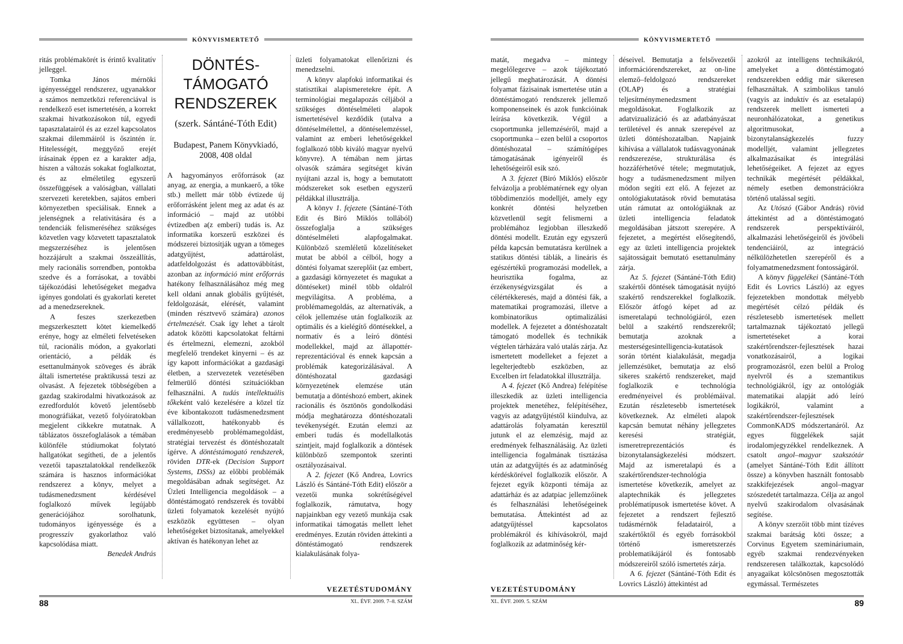KÖNYVISMERTETŐ
ritás problémakörét is érintő kvalitatív jelleggel.
Tomka János mérnöki igényességgel rendszerez, ugyanakkor a számos nemzetközi referenciával is rendelkező eset ismertetésén, a korrekt szakmai hivatkozásokon túl, egyedi tapasztalatairól és az ezzel kapcsolatos szakmai dilemmáiról is őszintén ír. Hitelességét, meggyőző erejét írásainak éppen ez a karakter adja, hiszen a változás sokakat foglalkoztat, és az elméletileg egyszerű összefüggések a valóságban, vállalati szervezeti keretekben, sajátos emberi környezetben speciálisak. Ennek a jelenségnek a relativitására és a tendenciák felismeréséhez szükséges közvetlen vagy közvetett tapasztalatok megszerzéséhez is jelentősen hozzájárult a szakmai összeállítás, mely racionális sorrendben, pontokba szedve és a forrásokat, a további tájékozódási lehetőségeket megadva igényes gondolati és gyakorlati keretet ad a menedzsereknek.
A feszes szerkezetben megszerkesztett kötet kiemelkedő erénye, hogy az elméleti felvetéseken túl, racionális módon, a gyakorlati orientáció, a példák és esettanulmányok szöveges és ábrák általi ismertetése praktikussá teszi az olvasást. A fejezetek többségében a gazdag szakirodalmi hivatkozások az ezredfordulót követő jelentősebb monográfiákat, vezető folyóiratokban megjelent cikkekre mutatnak. A táblázatos összefoglalások a témában különféle stúdiumokat folytató hallgatókat segítheti, de a jelentős vezetői tapasztalatokkal rendelkezők számára is hasznos információkat rendszerez a könyv, melyet a tudásmenedzsment kérdésével foglalkozó művek legújabb generációjához sorolhatunk, tudományos igényessége és a progresszív gyakorlathoz való kapcsolódása miatt.
Benedek András
DÖNTÉS-
TÁMOGATÓ
RENDSZEREK
(szerk. Sántáné-Tóth Edit)
Budapest, Panem Könyvkiadó,
2008, 408 oldal
A hagyományos erőforrások (az anyag, az energia, a munkaerő, a tőke stb.) mellett már több évtizede új erőforrásként jelent meg az adat és az információ – majd az utóbbi évtizedben a(z emberi) tudás is. Az informatika korszerű eszközei és módszerei biztosítják ugyan a tömeges adatgyűjtést, adattárolást, adatfeldolgozást és adattovábbítást, azonban az információ mint erőforrás hatékony felhasználásához még meg kell oldani annak globális gyűjtését, feldolgozását, elérését, valamint (minden résztvevő számára) azonos értelmezését. Csak így lehet a tárolt adatok közötti kapcsolatokat feltárni és értelmezni, elemezni, azokból megfelelő trendeket kinyerni – és az így kapott információkat a gazdasági életben, a szervezetek vezetésében felmerülő döntési szituációkban felhasználni. A tudás intellektuális tőkeként való kezelésére a közel tíz éve kibontakozott tudásmenedzsment vállalkozott, hatékonyabb és eredményesebb problémamegoldást, stratégiai tervezést és döntéshozatalt ígérve. A döntéstámogató rendszerek, röviden DTR-ek (Decision Support Systems, DSSs) az előbbi problémák megoldásában adnak segítséget. Az Üzleti Intelligencia megoldások – a döntéstámogató rendszerek és további üzleti folyamatok kezelését nyújtó eszközök együttesen – olyan lehetőségeket biztosítanak, amelyekkel aktívan és hatékonyan lehet az
üzleti folyamatokat ellenőrizni és menedzselni.
A könyv alapfokú informatikai és statisztikai alapismeretekre épít. A terminológiai megalapozás céljából a szükséges döntéselméleti alapok ismertetésével kezdődik (utalva a döntéselmélettel, a döntéselemzéssel, valamint az emberi lehetőségekkel foglalkozó több kiváló magyar nyelvű könyvre). A témában nem jártas olvasók számára segítséget kíván nyújtani azzal is, hogy a bemutatott módszereket sok esetben egyszerű példákkal illusztrálja.
A könyv 1. fejezete (Sántáné-Tóth Edit és Biró Miklós tollából) összefoglalja a szükséges döntéselméleti alapfogalmakat. Különböző szemléletű közelítéseket mutat be abból a célból, hogy a döntési folyamat szereplőit (az embert, a gazdasági környezetet és magukat a döntéseket) minél több oldalról megvilágítsa. A probléma, a problémamegoldás, az alternatívák, a célok jellemzése után foglalkozik az optimális és a kielégítő döntésekkel, a normatív és a leíró döntési modellekkel, majd az állapottér-reprezentációval és ennek kapcsán a problémák kategorizálásával. A döntéshozatal gazdasági környezetének elemzése után bemutatja a döntéshozó embert, akinek racionális és ösztönös gondolkodási módja meghatározza döntéshozatali tevékenységét. Ezután elemzi az emberi tudás és modellalkotás szintjeit, majd foglalkozik a döntések különböző szempontok szerinti osztályozásaival.
A 2. fejezet (Kő Andrea, Lovrics László és Sántáné-Tóth Edit) először a vezetői munka sokrétűségével foglalkozik, rámutatva, hogy napjainkban egy vezető munkája csak informatikai támogatás mellett lehet eredményes. Ezután röviden áttekinti a döntéstámogató rendszerek kialakulásának folya-
VEZETÉSTUDOMÁNY
88 XL. ÉVF. 2009. 7–8. SZÁM
KÖNYVISMERTETŐ
matát, megadva – mintegy megelőlegezve – azok tájékoztató jellegű meghatározását. A döntési folyamat fázisainak ismertetése után a döntéstámogató rendszerek jellemző komponenseinek és azok funkcióinak leírása következik. Végül a csoportmunka jellemzéséről, majd a csoportmunka – ezen belül a csoportos döntéshozatal – számítógépes támogatásának igényeiről és lehetőségeiről esik szó.
A 3. fejezet (Biró Miklós) először felvázolja a problématérnek egy olyan többdimenziós modelljét, amely egy konkrét döntési helyzetben közvetlenül segít felismerni a problémához legjobban illeszkedő döntési modellt. Ezután egy egyszerű példa kapcsán bemutatásra kerülnek a statikus döntési táblák, a lineáris és egészértékű programozási modellek, a heurisztika fogalma, az érzékenységvizsgálat és a célértékkeresés, majd a döntési fák, a matematikai programozási, illetve a kombinatorikus optimalizálási modellek. A fejezetet a döntéshozatalt támogató modellek és technikák végtelen tárházára való utalás zárja. Az ismertetett modelleket a fejezet a legelterjedtebb eszközben, az Excelben írt feladatokkal illusztrálja.
A 4. fejezet (Kő Andrea) felépítése illeszkedik az üzleti intelligencia projektek menetéhez, felépítéséhez, vagyis az adatgyűjtéstől kiindulva, az adattárolás folyamatán keresztül jutunk el az elemzésig, majd az eredmények felhasználásáig. Az üzleti intelligencia fogalmának tisztázása után az adatgyűjtés és az adatminőség kérdéskörével foglalkozik először. A fejezet egyik központi témája az adattárház és az adatpiac jellemzőinek és felhasználási lehetőségeinek bemutatása. Áttekintést ad az adatgyűjtéssel kapcsolatos problémákról és kihívásokról, majd foglalkozik az adatminőség kér-
déseivel. Bemutatja a felsővezetői információrendszereket, az on-line elemző–feldolgozó rendszereket (OLAP) és a stratégiai teljesítménymenedzsment megoldásokat. Foglalkozik az adatvizualizáció és az adatbányászat területével és annak szerepével az üzleti döntéshozatalban. Napjaink kihívása a vállalatok tudásvagyonának rendszerezése, strukturálása és hozzáférhetővé tétele; megmutatjuk, hogy a tudásmenedzsment milyen módon segíti ezt elő. A fejezet az ontológiakutatások rövid bemutatása után rámutat az ontológiáknak az üzleti intelligencia feladatok megoldásában játszott szerepére. A fejezetet, a megértést elősegítendő, egy az üzleti intelligencia projektek sajátosságait bemutató esettanulmány zárja.
Az 5. fejezet (Sántáné-Tóth Edit) szakértői döntések támogatását nyújtó szakértő rendszerekkel foglalkozik. Először átfogó képet ad az ismeretalapú technológiáról, ezen belül a szakértő rendszerekről; bemutatja azoknak a mesterségesintelligencia-kutatások során történt kialakulását, megadja jellemzésüket, bemutatja az első sikeres szakértő rendszereket, majd foglalkozik e technológia eredményeivel és problémáival. Ezután részletesebb ismertetések következnek. Az elméleti alapok kapcsán bemutat néhány jellegzetes keresési stratégiát, ismeretreprezentációs és bizonytalanságkezelési módszert. Majd az ismeretalapú és a szakértőrendszer-technológia ismertetése következik, amelyet az alaptechnikák és jellegzetes problématípusok ismertetése követ. A fejezetet a rendszert fejlesztő tudásmérnök feladatairól, a szakértőktől és egyéb forrásokból történő ismeretszerzés problematikájáról és fontosabb módszereiről szóló ismertetés zárja.
A 6. fejezet (Sántáné-Tóth Edit és Lovrics László) áttekintést ad
azokról az intelligens technikákról, amelyeket a döntéstámogató rendszerekben eddig már sikeresen felhasználtak. A szimbolikus tanuló (vagyis az induktív és az esetalapú) rendszerek mellett ismerteti a neuronhálózatokat, a genetikus algoritmusokat, a bizonytalanságkezelés fuzzy modelljét, valamint jellegzetes alkalmazásaikat és integrálási lehetőségeiket. A fejezet az egyes technikák megértését példákkal, némely esetben demonstrációkra történő utalással segíti.
Az Utószó (Gábor András) rövid áttekintést ad a döntéstámogató rendszerek perspektíváiról, alkalmazási lehetőségeiről és jövőbeli tendenciáiról, az integráció nélkülözhetetlen szerepéről és a folyamatmenedzsment fontosságáról.
A könyv függelékei (Sántáné-Tóth Edit és Lovrics László) az egyes fejezetekben mondottak mélyebb megértését célzó példák és részletesebb ismertetések mellett tartalmaznak tájékoztató jellegű ismertetéseket a korai szakértőrendszer-fejlesztések hazai vonatkozásairól, a logikai programozásról, ezen belül a Prolog nyelvről és a szemantikus technológiákról, így az ontológiák matematikai alapját adó leíró logikákról, valamint a szakértőrendszer-fejlesztések CommonKADS módszertanáról. Az egyes függelékek saját irodalomjegyzékkel rendelkeznek. A csatolt angol–magyar szakszótár (amelyet Sántáné-Tóth Edit állított össze) a könyvben használt fontosabb szakkifejezések angol–magyar szószedetét tartalmazza. Célja az angol nyelvű szakirodalom olvasásának segítése.
A könyv szerzőit több mint tízéves szakmai barátság köti össze; a Corvinus Egyetem szemináriumain, egyéb szakmai rendezvényeken rendszeresen találkoztak, kapcsolódó anyagaikat kölcsönösen megosztották egymással. Természetes
VEZETÉSTUDOMÁNY
XL. ÉVF. 2009. 5. SZÁM 89